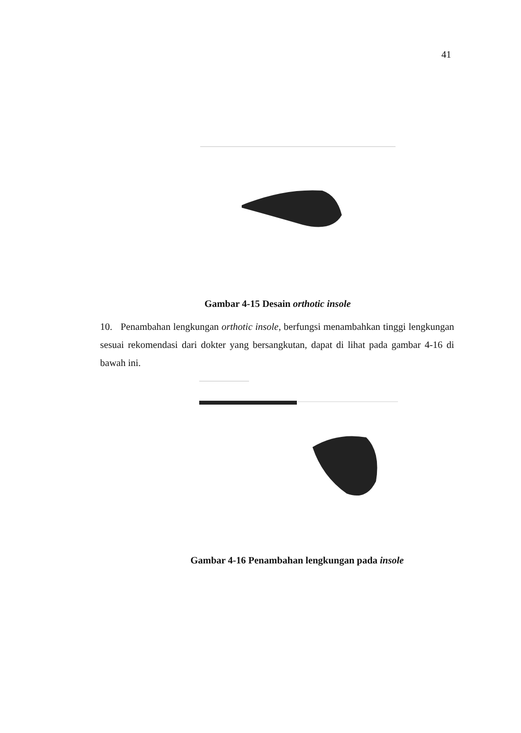41
Gambar 4-15 Desain orthotic insole
10. Penambahan lengkungan orthotic insole, berfungsi menambahkan tinggi lengkungan sesuai rekomendasi dari dokter yang bersangkutan, dapat di lihat pada gambar 4-16 di bawah ini.
Gambar 4-16 Penambahan lengkungan pada insole